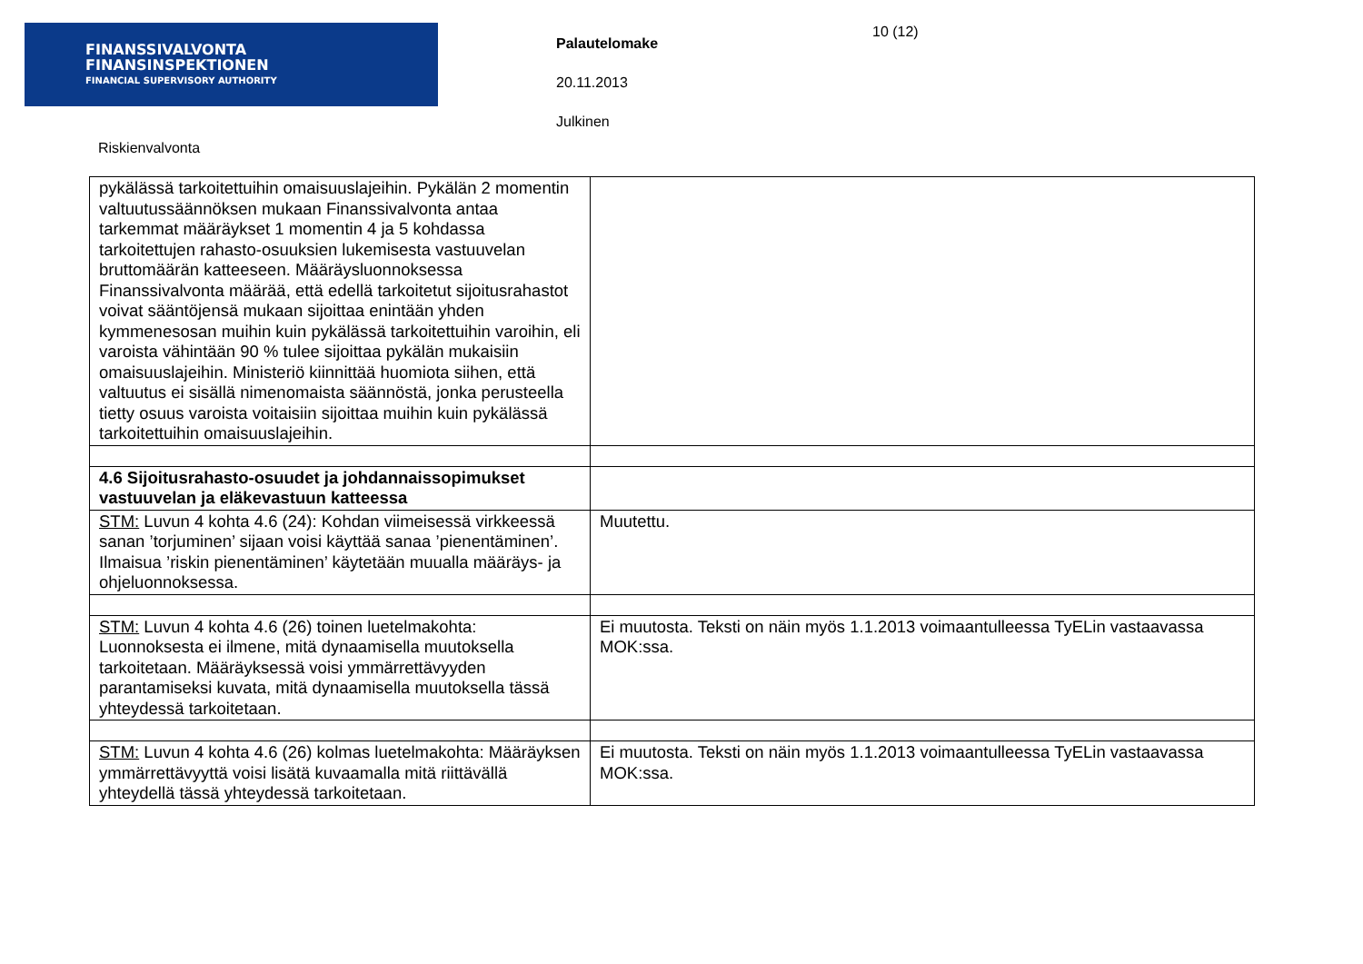FINANSSIVALVONTA
FINANSINSPEKTIONEN
FINANCIAL SUPERVISORY AUTHORITY
Palautelomake
20.11.2013
Julkinen
10 (12)
Riskienvalvonta
| pykälässä tarkoitettuihin omaisuuslajeihin. Pykälän 2 momentin valtuutussäännöksen mukaan Finanssivalvonta antaa tarkemmat määräykset 1 momentin 4 ja 5 kohdassa tarkoitettujen rahasto-osuuksien lukemisesta vastuuvelan bruttomäärän katteeseen. Määräysluonnoksessa Finanssivalvonta määrää, että edellä tarkoitetut sijoitusrahastot voivat sääntöjensä mukaan sijoittaa enintään yhden kymmenesosan muihin kuin pykälässä tarkoitettuihin varoihin, eli varoista vähintään 90 % tulee sijoittaa pykälän mukaisiin omaisuuslajeihin. Ministeriö kiinnittää huomiota siihen, että valtuutus ei sisällä nimenomaista säännöstä, jonka perusteella tietty osuus varoista voitaisiin sijoittaa muihin kuin pykälässä tarkoitettuihin omaisuuslajeihin. | |
| 4.6 Sijoitusrahasto-osuudet ja johdannaissopimukset vastuuvelan ja eläkevastuun katteessa | |
| STM: Luvun 4 kohta 4.6 (24): Kohdan viimeisessä virkkeessä sanan ’torjuminen’ sijaan voisi käyttää sanaa ’pienentäminen’. Ilmaisua ’riskin pienentäminen’ käytetään muualla määräys- ja ohjeluonnoksessa. | Muutettu. |
| STM: Luvun 4 kohta 4.6 (26) toinen luetelmakohta: Luonnoksesta ei ilmene, mitä dynaamisella muutoksella tarkoitetaan. Määräyksessä voisi ymmärrettävyyden parantamiseksi kuvata, mitä dynaamisella muutoksella tässä yhteydessä tarkoitetaan. | Ei muutosta. Teksti on näin myös 1.1.2013 voimaantulleessa TyELin vastaavassa MOK:ssa. |
| STM: Luvun 4 kohta 4.6 (26) kolmas luetelmakohta: Määräyksen ymmärrettävyyttä voisi lisätä kuvaamalla mitä riittävällä yhteydellä tässä yhteydessä tarkoitetaan. | Ei muutosta. Teksti on näin myös 1.1.2013 voimaantulleessa TyELin vastaavassa MOK:ssa. |